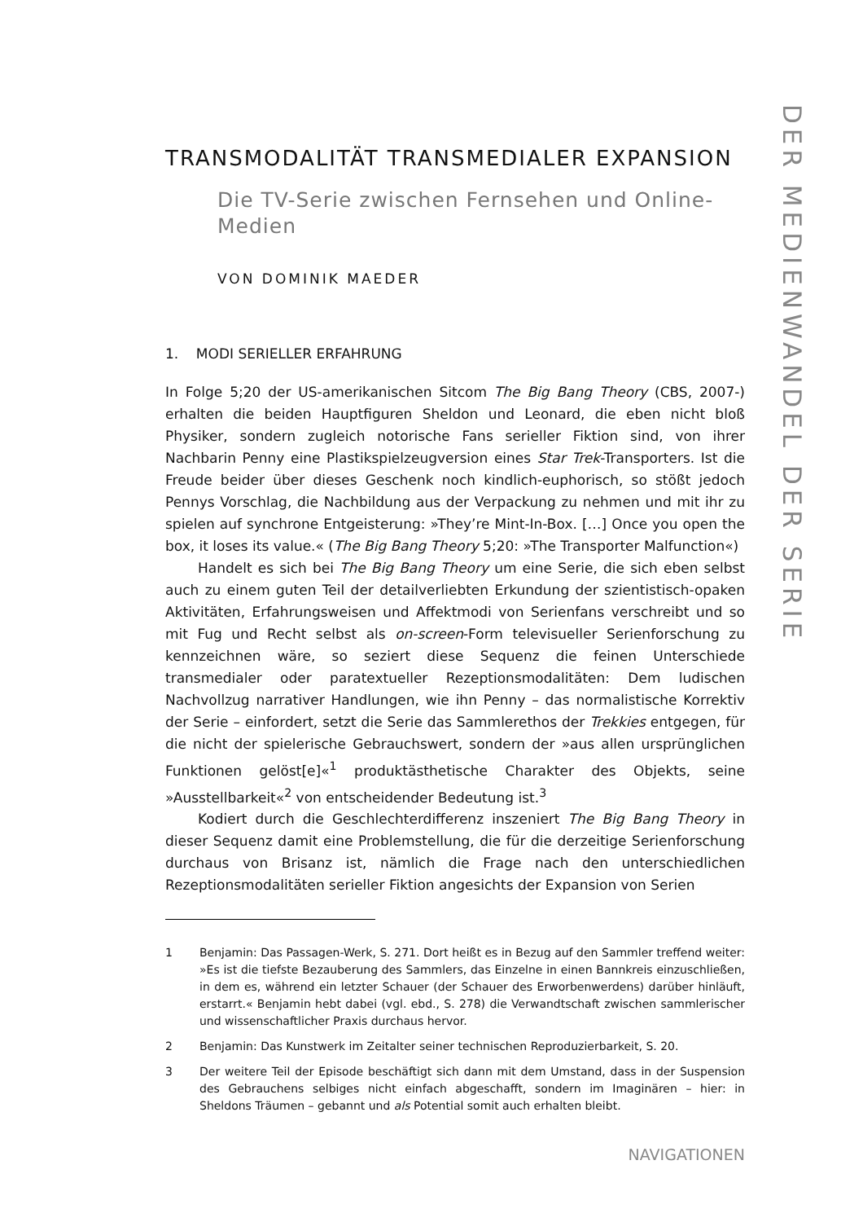DER MEDIENWANDEL DER SERIE
TRANSMODALITÄT TRANSMEDIALER EXPANSION
Die TV-Serie zwischen Fernsehen und Online-Medien
VON DOMINIK MAEDER
1. MODI SERIELLER ERFAHRUNG
In Folge 5;20 der US-amerikanischen Sitcom The Big Bang Theory (CBS, 2007-) erhalten die beiden Hauptfiguren Sheldon und Leonard, die eben nicht bloß Physiker, sondern zugleich notorische Fans serieller Fiktion sind, von ihrer Nachbarin Penny eine Plastikspielzeugversion eines Star Trek-Transporters. Ist die Freude beider über dieses Geschenk noch kindlich-euphorisch, so stößt jedoch Pennys Vorschlag, die Nachbildung aus der Verpackung zu nehmen und mit ihr zu spielen auf synchrone Entgeisterung: »They’re Mint-In-Box. […] Once you open the box, it loses its value.« (The Big Bang Theory 5;20: »The Transporter Malfunction«)
Handelt es sich bei The Big Bang Theory um eine Serie, die sich eben selbst auch zu einem guten Teil der detailverliebten Erkundung der szientistisch-opaken Aktivitäten, Erfahrungsweisen und Affektmodi von Serienfans verschreibt und so mit Fug und Recht selbst als on-screen-Form televisueller Serienforschung zu kennzeichnen wäre, so seziert diese Sequenz die feinen Unterschiede transmedialer oder paratextueller Rezeptionsmodalitäten: Dem ludischen Nachvollzug narrativer Handlungen, wie ihn Penny – das normalistische Korrektiv der Serie – einfordert, setzt die Serie das Sammlerethos der Trekkies entgegen, für die nicht der spielerische Gebrauchswert, sondern der »aus allen ursprünglichen Funktionen gelöst[e]«<sup>1</sup> produktästhetische Charakter des Objekts, seine »Ausstellbarkeit«<sup>2</sup> von entscheidender Bedeutung ist.<sup>3</sup>
Kodiert durch die Geschlechterdifferenz inszeniert The Big Bang Theory in dieser Sequenz damit eine Problemstellung, die für die derzeitige Serienforschung durchaus von Brisanz ist, nämlich die Frage nach den unterschiedlichen Rezeptionsmodalitäten serieller Fiktion angesichts der Expansion von Serien
1 Benjamin: Das Passagen-Werk, S. 271. Dort heißt es in Bezug auf den Sammler treffend weiter: »Es ist die tiefste Bezauberung des Sammlers, das Einzelne in einen Bannkreis einzuschließen, in dem es, während ein letzter Schauer (der Schauer des Erworbenwerdens) darüber hinläuft, erstarrt.« Benjamin hebt dabei (vgl. ebd., S. 278) die Verwandtschaft zwischen sammlerischer und wissenschaftlicher Praxis durchaus hervor.
2 Benjamin: Das Kunstwerk im Zeitalter seiner technischen Reproduzierbarkeit, S. 20.
3 Der weitere Teil der Episode beschäftigt sich dann mit dem Umstand, dass in der Suspension des Gebrauchens selbiges nicht einfach abgeschafft, sondern im Imaginären – hier: in Sheldons Träumen – gebannt und als Potential somit auch erhalten bleibt.
NAVIGATIONEN